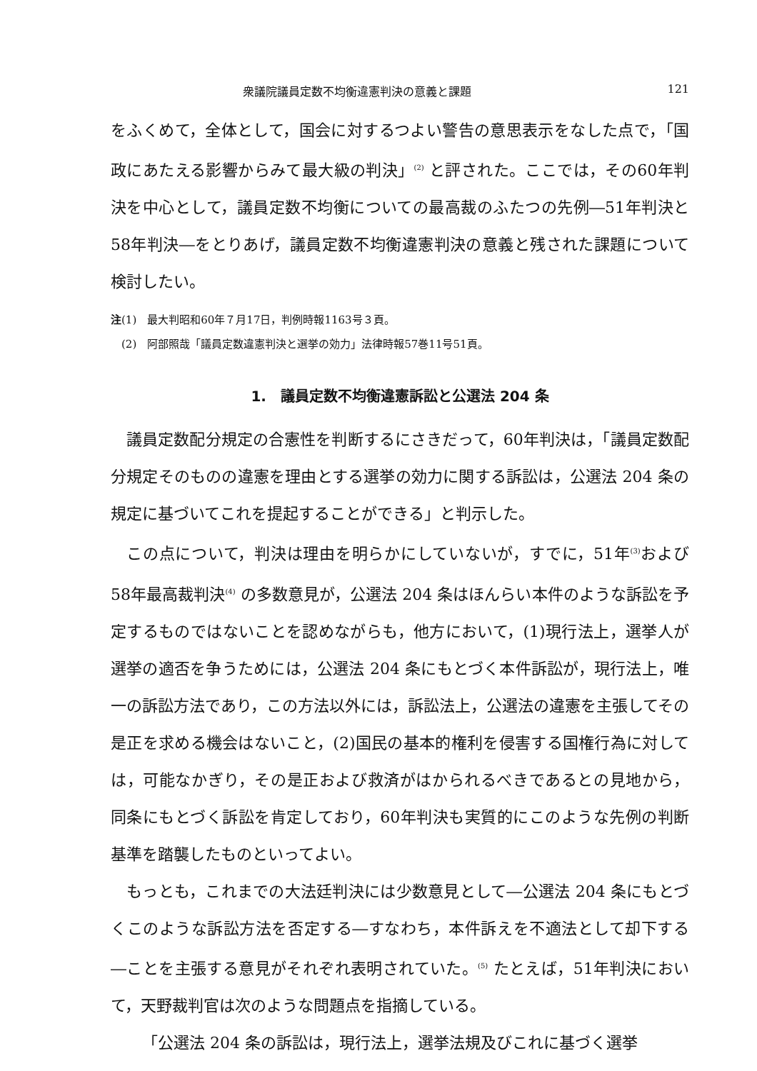衆議院議員定数不均衡違憲判決の意義と課題 121
をふくめて，全体として，国会に対するつよい警告の意思表示をなした点で，「国政にあたえる影響からみて最大級の判決」<sup>(2)</sup> と評された。ここでは，その60年判決を中心として，議員定数不均衡についての最高裁のふたつの先例―51年判決と58年判決―をとりあげ，議員定数不均衡違憲判決の意義と残された課題について検討したい。
注(1)　最大判昭和60年７月17日，判例時報1163号３頁。
　(2)　阿部照哉「議員定数違憲判決と選挙の効力」法律時報57巻11号51頁。
1.　議員定数不均衡違憲訴訟と公選法 204 条
議員定数配分規定の合憲性を判断するにさきだって，60年判決は，「議員定数配分規定そのものの違憲を理由とする選挙の効力に関する訴訟は，公選法 204 条の規定に基づいてこれを提起することができる」と判示した。
この点について，判決は理由を明らかにしていないが，すでに，51年<sup>(3)</sup>および58年最高裁判決<sup>(4)</sup> の多数意見が，公選法 204 条はほんらい本件のような訴訟を予定するものではないことを認めながらも，他方において，(1)現行法上，選挙人が選挙の適否を争うためには，公選法 204 条にもとづく本件訴訟が，現行法上，唯一の訴訟方法であり，この方法以外には，訴訟法上，公選法の違憲を主張してその是正を求める機会はないこと，(2)国民の基本的権利を侵害する国権行為に対しては，可能なかぎり，その是正および救済がはかられるべきであるとの見地から，同条にもとづく訴訟を肯定しており，60年判決も実質的にこのような先例の判断基準を踏襲したものといってよい。
もっとも，これまでの大法廷判決には少数意見として―公選法 204 条にもとづくこのような訴訟方法を否定する―すなわち，本件訴えを不適法として却下する―ことを主張する意見がそれぞれ表明されていた。<sup>(5)</sup> たとえば，51年判決において，天野裁判官は次のような問題点を指摘している。
「公選法 204 条の訴訟は，現行法上，選挙法規及びこれに基づく選挙